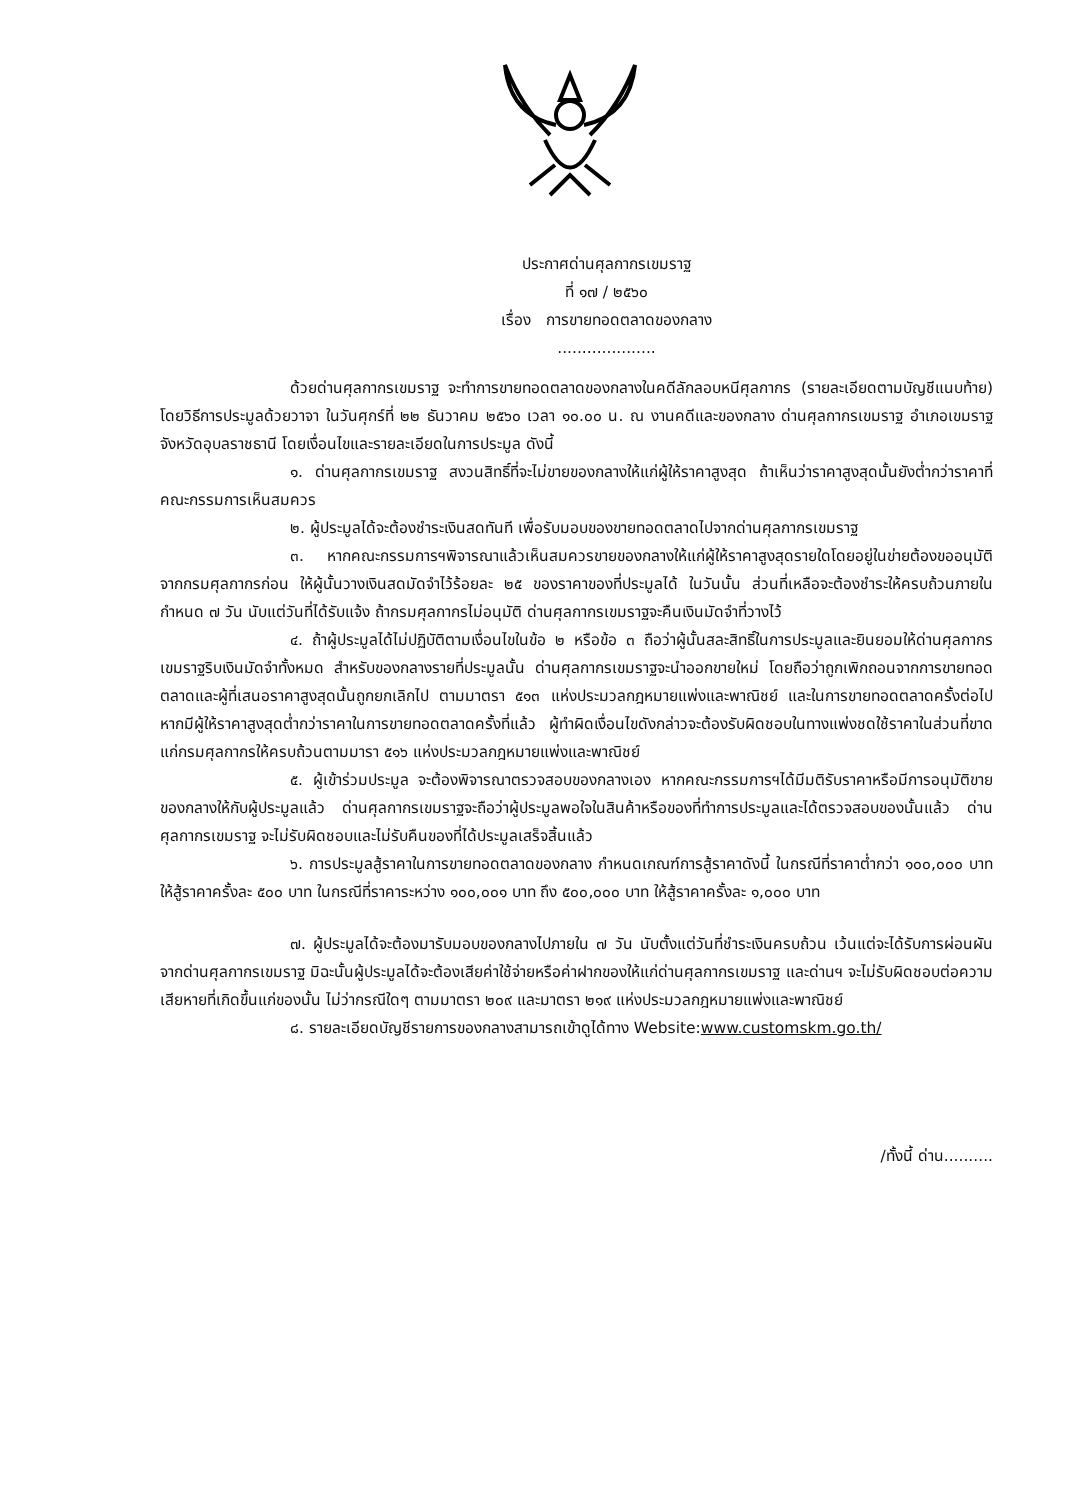ประกาศด่านศุลกากรเขมราฐ
ที่ ๑๗ / ๒๕๖๐
เรื่อง การขายทอดตลาดของกลาง
....................
ด้วยด่านศุลกากรเขมราฐ จะทำการขายทอดตลาดของกลางในคดีลักลอบหนีศุลกากร (รายละเอียดตามบัญชีแนบท้าย) โดยวิธีการประมูลด้วยวาจา ในวันศุกร์ที่ ๒๒ ธันวาคม ๒๕๖๐ เวลา ๑๐.๐๐ น. ณ งานคดีและของกลาง ด่านศุลกากรเขมราฐ อำเภอเขมราฐ จังหวัดอุบลราชธานี โดยเงื่อนไขและรายละเอียดในการประมูล ดังนี้
๑. ด่านศุลกากรเขมราฐ สงวนสิทธิ์ที่จะไม่ขายของกลางให้แก่ผู้ให้ราคาสูงสุด ถ้าเห็นว่าราคาสูงสุดนั้นยังต่ำกว่าราคาที่คณะกรรมการเห็นสมควร
๒. ผู้ประมูลได้จะต้องชำระเงินสดทันที เพื่อรับมอบของขายทอดตลาดไปจากด่านศุลกากรเขมราฐ
๓. หากคณะกรรมการฯพิจารณาแล้วเห็นสมควรขายของกลางให้แก่ผู้ให้ราคาสูงสุดรายใดโดยอยู่ในข่ายต้องขออนุมัติจากกรมศุลกากรก่อน ให้ผู้นั้นวางเงินสดมัดจำไว้ร้อยละ ๒๕ ของราคาของที่ประมูลได้ ในวันนั้น ส่วนที่เหลือจะต้องชำระให้ครบถ้วนภายในกำหนด ๗ วัน นับแต่วันที่ได้รับแจ้ง ถ้ากรมศุลกากรไม่อนุมัติ ด่านศุลกากรเขมราฐจะคืนเงินมัดจำที่วางไว้
๔. ถ้าผู้ประมูลได้ไม่ปฏิบัติตามเงื่อนไขในข้อ ๒ หรือข้อ ๓ ถือว่าผู้นั้นสละสิทธิ์ในการประมูลและยินยอมให้ด่านศุลกากรเขมราฐริบเงินมัดจำทั้งหมด สำหรับของกลางรายที่ประมูลนั้น ด่านศุลกากรเขมราฐจะนำออกขายใหม่ โดยถือว่าถูกเพิกถอนจากการขายทอดตลาดและผู้ที่เสนอราคาสูงสุดนั้นถูกยกเลิกไป ตามมาตรา ๕๑๓ แห่งประมวลกฎหมายแพ่งและพาณิชย์ และในการขายทอดตลาดครั้งต่อไป หากมีผู้ให้ราคาสูงสุดต่ำกว่าราคาในการขายทอดตลาดครั้งที่แล้ว ผู้ทำผิดเงื่อนไขดังกล่าวจะต้องรับผิดชอบในทางแพ่งชดใช้ราคาในส่วนที่ขาดแก่กรมศุลกากรให้ครบถ้วนตามมารา ๕๑๖ แห่งประมวลกฎหมายแพ่งและพาณิชย์
๕. ผู้เข้าร่วมประมูล จะต้องพิจารณาตรวจสอบของกลางเอง หากคณะกรรมการฯได้มีมติรับราคาหรือมีการอนุมัติขายของกลางให้กับผู้ประมูลแล้ว ด่านศุลกากรเขมราฐจะถือว่าผู้ประมูลพอใจในสินค้าหรือของที่ทำการประมูลและได้ตรวจสอบของนั้นแล้ว ด่านศุลกากรเขมราฐ จะไม่รับผิดชอบและไม่รับคืนของที่ได้ประมูลเสร็จสิ้นแล้ว
๖. การประมูลสู้ราคาในการขายทอดตลาดของกลาง กำหนดเกณฑ์การสู้ราคาดังนี้ ในกรณีที่ราคาต่ำกว่า ๑๐๐,๐๐๐ บาท ให้สู้ราคาครั้งละ ๕๐๐ บาท ในกรณีที่ราคาระหว่าง ๑๐๐,๐๐๑ บาท ถึง ๕๐๐,๐๐๐ บาท ให้สู้ราคาครั้งละ ๑,๐๐๐ บาท
๗. ผู้ประมูลได้จะต้องมารับมอบของกลางไปภายใน ๗ วัน นับตั้งแต่วันที่ชำระเงินครบถ้วน เว้นแต่จะได้รับการผ่อนผันจากด่านศุลกากรเขมราฐ มิฉะนั้นผู้ประมูลได้จะต้องเสียค่าใช้จ่ายหรือค่าฝากของให้แก่ด่านศุลกากรเขมราฐ และด่านฯ จะไม่รับผิดชอบต่อความเสียหายที่เกิดขึ้นแก่ของนั้น ไม่ว่ากรณีใดๆ ตามมาตรา ๒๐๙ และมาตรา ๒๑๙ แห่งประมวลกฎหมายแพ่งและพาณิชย์
๘. รายละเอียดบัญชีรายการของกลางสามารถเข้าดูได้ทาง Website:www.customskm.go.th/
/ทั้งนี้ ด่าน..........